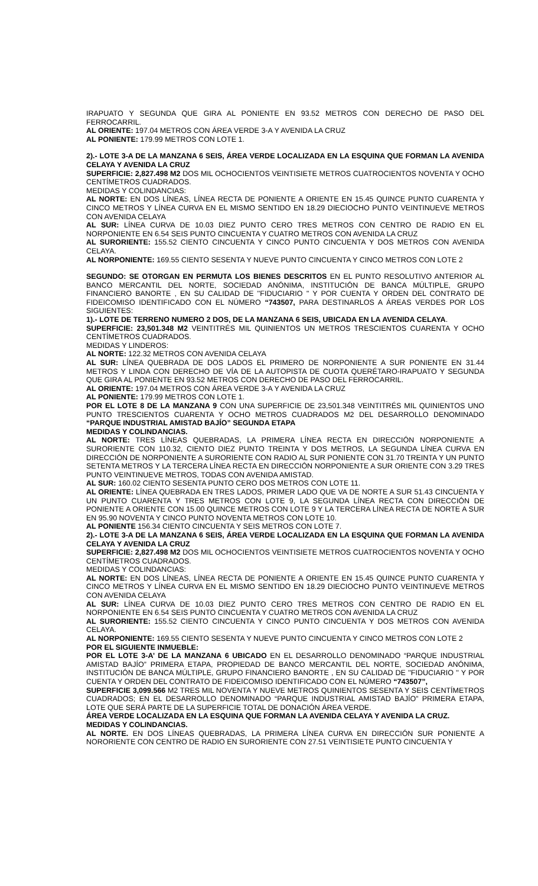IRAPUATO Y SEGUNDA QUE GIRA AL PONIENTE EN 93.52 METROS CON DERECHO DE PASO DEL FERROCARRIL.
AL ORIENTE: 197.04 METROS CON ÁREA VERDE 3-A Y AVENIDA LA CRUZ
AL PONIENTE: 179.99 METROS CON LOTE 1.
2).- LOTE 3-A DE LA MANZANA 6 SEIS, ÁREA VERDE LOCALIZADA EN LA ESQUINA QUE FORMAN LA AVENIDA CELAYA Y AVENIDA LA CRUZ
SUPERFICIE: 2,827.498 M2 DOS MIL OCHOCIENTOS VEINTISIETE METROS CUATROCIENTOS NOVENTA Y OCHO CENTÍMETROS CUADRADOS.
MEDIDAS Y COLINDANCIAS:
AL NORTE: EN DOS LÍNEAS, LÍNEA RECTA DE PONIENTE A ORIENTE EN 15.45 QUINCE PUNTO CUARENTA Y CINCO METROS Y LÍNEA CURVA EN EL MISMO SENTIDO EN 18.29 DIECIOCHO PUNTO VEINTINUEVE METROS CON AVENIDA CELAYA
AL SUR: LÍNEA CURVA DE 10.03 DIEZ PUNTO CERO TRES METROS CON CENTRO DE RADIO EN EL NORPONIENTE EN 6.54 SEIS PUNTO CINCUENTA Y CUATRO METROS CON AVENIDA LA CRUZ
AL SURORIENTE: 155.52 CIENTO CINCUENTA Y CINCO PUNTO CINCUENTA Y DOS METROS CON AVENIDA CELAYA.
AL NORPONIENTE: 169.55 CIENTO SESENTA Y NUEVE PUNTO CINCUENTA Y CINCO METROS CON LOTE 2
SEGUNDO: SE OTORGAN EN PERMUTA LOS BIENES DESCRITOS EN EL PUNTO RESOLUTIVO ANTERIOR AL BANCO MERCANTIL DEL NORTE, SOCIEDAD ANÓNIMA, INSTITUCIÓN DE BANCA MÚLTIPLE, GRUPO FINANCIERO BANORTE , EN SU CALIDAD DE ''FIDUCIARIO '' Y POR CUENTA Y ORDEN DEL CONTRATO DE FIDEICOMISO IDENTIFICADO CON EL NÚMERO “743507, PARA DESTINARLOS A ÁREAS VERDES POR LOS SIGUIENTES:
1).- LOTE DE TERRENO NUMERO 2 DOS, DE LA MANZANA 6 SEIS, UBICADA EN LA AVENIDA CELAYA.
SUPERFICIE: 23,501.348 M2 VEINTITRÉS MIL QUINIENTOS UN METROS TRESCIENTOS CUARENTA Y OCHO CENTÍMETROS CUADRADOS.
MEDIDAS Y LINDEROS:
AL NORTE: 122.32 METROS CON AVENIDA CELAYA
AL SUR: LÍNEA QUEBRADA DE DOS LADOS EL PRIMERO DE NORPONIENTE A SUR PONIENTE EN 31.44 METROS Y LINDA CON DERECHO DE VÍA DE LA AUTOPISTA DE CUOTA QUERÉTARO-IRAPUATO Y SEGUNDA QUE GIRA AL PONIENTE EN 93.52 METROS CON DERECHO DE PASO DEL FERROCARRIL.
AL ORIENTE: 197.04 METROS CON ÁREA VERDE 3-A Y AVENIDA LA CRUZ
AL PONIENTE: 179.99 METROS CON LOTE 1.
POR EL LOTE 8 DE LA MANZANA 9 CON UNA SUPERFICIE DE 23,501.348 VEINTITRÉS MIL QUINIENTOS UNO PUNTO TRESCIENTOS CUARENTA Y OCHO METROS CUADRADOS M2 DEL DESARROLLO DENOMINADO “PARQUE INDUSTRIAL AMISTAD BAJÍO” SEGUNDA ETAPA
MEDIDAS Y COLINDANCIAS.
AL NORTE: TRES LÍNEAS QUEBRADAS, LA PRIMERA LÍNEA RECTA EN DIRECCIÓN NORPONIENTE A SURORIENTE CON 110.32, CIENTO DIEZ PUNTO TREINTA Y DOS METROS, LA SEGUNDA LÍNEA CURVA EN DIRECCIÓN DE NORPONIENTE A SURORIENTE CON RADIO AL SUR PONIENTE CON 31.70 TREINTA Y UN PUNTO SETENTA METROS Y LA TERCERA LÍNEA RECTA EN DIRECCIÓN NORPONIENTE A SUR ORIENTE CON 3.29 TRES PUNTO VEINTINUEVE METROS, TODAS CON AVENIDA AMISTAD.
AL SUR: 160.02 CIENTO SESENTA PUNTO CERO DOS METROS CON LOTE 11.
AL ORIENTE: LÍNEA QUEBRADA EN TRES LADOS, PRIMER LADO QUE VA DE NORTE A SUR 51.43 CINCUENTA Y UN PUNTO CUARENTA Y TRES METROS CON LOTE 9, LA SEGUNDA LÍNEA RECTA CON DIRECCIÓN DE PONIENTE A ORIENTE CON 15.00 QUINCE METROS CON LOTE 9 Y LA TERCERA LÍNEA RECTA DE NORTE A SUR EN 95.90 NOVENTA Y CINCO PUNTO NOVENTA METROS CON LOTE 10.
AL PONIENTE 156.34 CIENTO CINCUENTA Y SEIS METROS CON LOTE 7.
2).- LOTE 3-A DE LA MANZANA 6 SEIS, ÁREA VERDE LOCALIZADA EN LA ESQUINA QUE FORMAN LA AVENIDA CELAYA Y AVENIDA LA CRUZ
SUPERFICIE: 2,827.498 M2 DOS MIL OCHOCIENTOS VEINTISIETE METROS CUATROCIENTOS NOVENTA Y OCHO CENTÍMETROS CUADRADOS.
MEDIDAS Y COLINDANCIAS:
AL NORTE: EN DOS LÍNEAS, LÍNEA RECTA DE PONIENTE A ORIENTE EN 15.45 QUINCE PUNTO CUARENTA Y CINCO METROS Y LÍNEA CURVA EN EL MISMO SENTIDO EN 18.29 DIECIOCHO PUNTO VEINTINUEVE METROS CON AVENIDA CELAYA
AL SUR: LÍNEA CURVA DE 10.03 DIEZ PUNTO CERO TRES METROS CON CENTRO DE RADIO EN EL NORPONIENTE EN 6.54 SEIS PUNTO CINCUENTA Y CUATRO METROS CON AVENIDA LA CRUZ
AL SURORIENTE: 155.52 CIENTO CINCUENTA Y CINCO PUNTO CINCUENTA Y DOS METROS CON AVENIDA CELAYA.
AL NORPONIENTE: 169.55 CIENTO SESENTA Y NUEVE PUNTO CINCUENTA Y CINCO METROS CON LOTE 2
POR EL SIGUIENTE INMUEBLE:
POR EL LOTE 3-A’ DE LA MANZANA 6 UBICADO EN EL DESARROLLO DENOMINADO “PARQUE INDUSTRIAL AMISTAD BAJÍO” PRIMERA ETAPA, PROPIEDAD DE BANCO MERCANTIL DEL NORTE, SOCIEDAD ANÓNIMA, INSTITUCIÓN DE BANCA MÚLTIPLE, GRUPO FINANCIERO BANORTE , EN SU CALIDAD DE ''FIDUCIARIO '' Y POR CUENTA Y ORDEN DEL CONTRATO DE FIDEICOMISO IDENTIFICADO CON EL NÚMERO “743507”,
SUPERFICIE 3,099.566 M2 TRES MIL NOVENTA Y NUEVE METROS QUINIENTOS SESENTA Y SEIS CENTÍMETROS CUADRADOS; EN EL DESARROLLO DENOMINADO “PARQUE INDUSTRIAL AMISTAD BAJÍO” PRIMERA ETAPA, LOTE QUE SERÁ PARTE DE LA SUPERFICIE TOTAL DE DONACIÓN ÁREA VERDE.
ÁREA VERDE LOCALIZADA EN LA ESQUINA QUE FORMAN LA AVENIDA CELAYA Y AVENIDA LA CRUZ.
MEDIDAS Y COLINDANCIAS.
AL NORTE. EN DOS LÍNEAS QUEBRADAS, LA PRIMERA LÍNEA CURVA EN DIRECCIÓN SUR PONIENTE A NORORIENTE CON CENTRO DE RADIO EN SURORIENTE CON 27.51 VEINTISIETE PUNTO CINCUENTA Y